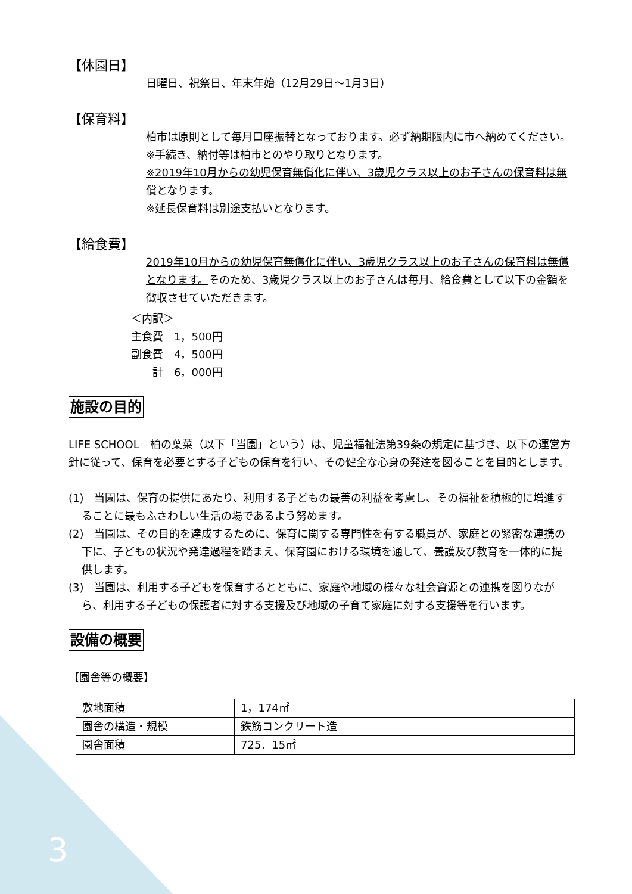【休園日】
日曜日、祝祭日、年末年始（12月29日～1月3日）
【保育料】
柏市は原則として毎月口座振替となっております。必ず納期限内に市へ納めてください。
※手続き、納付等は柏市とのやり取りとなります。
※2019年10月からの幼児保育無償化に伴い、3歳児クラス以上のお子さんの保育料は無償となります。
※延長保育料は別途支払いとなります。
【給食費】
2019年10月からの幼児保育無償化に伴い、3歳児クラス以上のお子さんの保育料は無償となります。そのため、3歳児クラス以上のお子さんは毎月、給食費として以下の金額を徴収させていただきます。
＜内訳＞
主食費　1，500円
副食費　4，500円
　　計　6，000円
施設の目的
LIFE SCHOOL　柏の葉菜（以下「当園」という）は、児童福祉法第39条の規定に基づき、以下の運営方針に従って、保育を必要とする子どもの保育を行い、その健全な心身の発達を図ることを目的とします。
(1)　当園は、保育の提供にあたり、利用する子どもの最善の利益を考慮し、その福祉を積極的に増進することに最もふさわしい生活の場であるよう努めます。
(2)　当園は、その目的を達成するために、保育に関する専門性を有する職員が、家庭との緊密な連携の下に、子どもの状況や発達過程を踏まえ、保育園における環境を通して、養護及び教育を一体的に提供します。
(3)　当園は、利用する子どもを保育するとともに、家庭や地域の様々な社会資源との連携を図りながら、利用する子どもの保護者に対する支援及び地域の子育て家庭に対する支援等を行います。
設備の概要
【園舎等の概要】
| 敷地面積 | 1，174㎡ |
| 園舎の構造・規模 | 鉄筋コンクリート造 |
| 園舎面積 | 725．15㎡ |
3